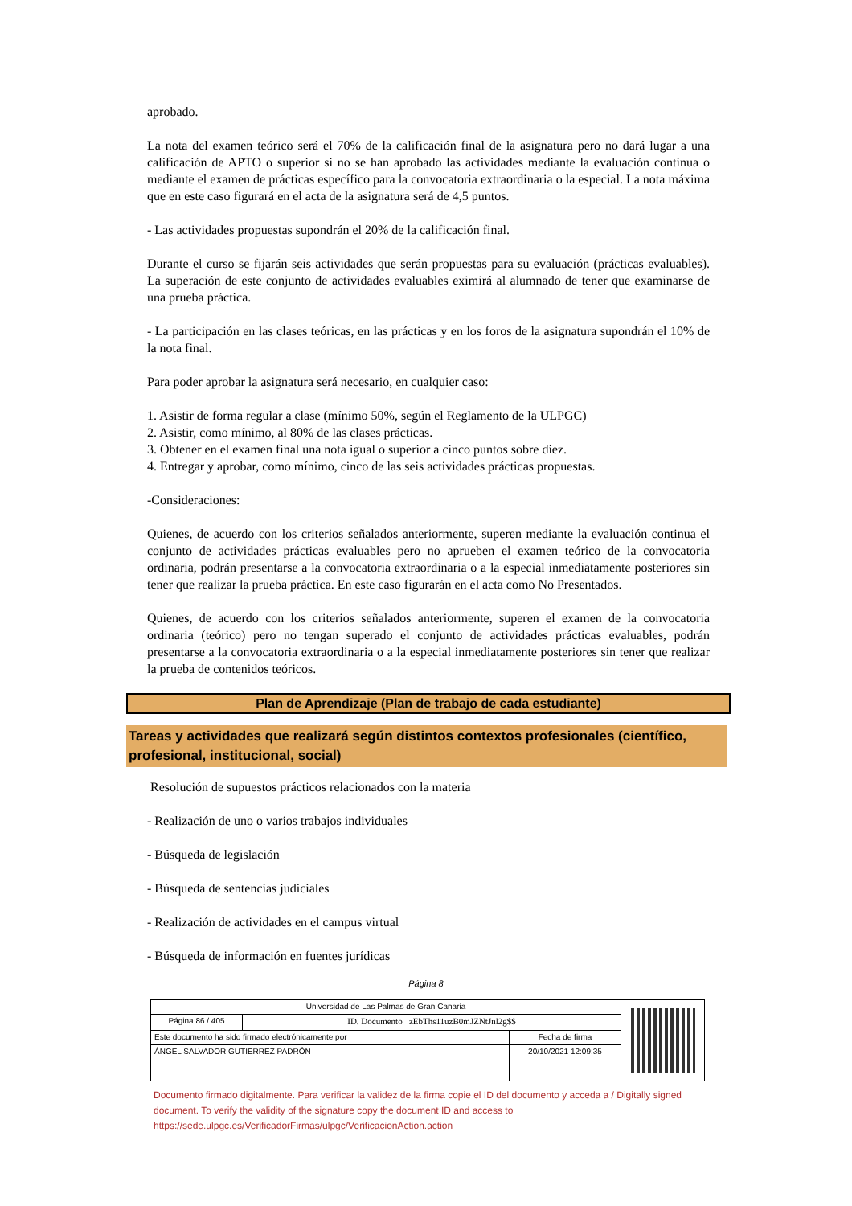aprobado.
La nota del examen teórico será el 70% de la calificación final de la asignatura pero no dará lugar a una calificación de APTO o superior si no se han aprobado las actividades mediante la evaluación continua o mediante el examen de prácticas específico para la convocatoria extraordinaria o la especial. La nota máxima que en este caso figurará en el acta de la asignatura será de 4,5 puntos.
- Las actividades propuestas supondrán el 20% de la calificación final.
Durante el curso se fijarán seis actividades que serán propuestas para su evaluación (prácticas evaluables). La superación de este conjunto de actividades evaluables eximirá al alumnado de tener que examinarse de una prueba práctica.
- La participación en las clases teóricas, en las prácticas y en los foros de la asignatura supondrán el 10% de la nota final.
Para poder aprobar la asignatura será necesario, en cualquier caso:
1. Asistir de forma regular a clase (mínimo 50%, según el Reglamento de la ULPGC)
2. Asistir, como mínimo, al 80% de las clases prácticas.
3. Obtener en el examen final una nota igual o superior a cinco puntos sobre diez.
4. Entregar y aprobar, como mínimo, cinco de las seis actividades prácticas propuestas.
-Consideraciones:
Quienes, de acuerdo con los criterios señalados anteriormente, superen mediante la evaluación continua el conjunto de actividades prácticas evaluables pero no aprueben el examen teórico de la convocatoria ordinaria, podrán presentarse a la convocatoria extraordinaria o a la especial inmediatamente posteriores sin tener que realizar la prueba práctica. En este caso figurarán en el acta como No Presentados.
Quienes, de acuerdo con los criterios señalados anteriormente, superen el examen de la convocatoria ordinaria (teórico) pero no tengan superado el conjunto de actividades prácticas evaluables, podrán presentarse a la convocatoria extraordinaria o a la especial inmediatamente posteriores sin tener que realizar la prueba de contenidos teóricos.
Plan de Aprendizaje (Plan de trabajo de cada estudiante)
Tareas y actividades que realizará según distintos contextos profesionales (científico, profesional, institucional, social)
Resolución de supuestos prácticos relacionados con la materia
- Realización de uno o varios trabajos individuales
- Búsqueda de legislación
- Búsqueda de sentencias judiciales
- Realización de actividades en el campus virtual
- Búsqueda de información en fuentes jurídicas
Página 8
| Universidad de Las Palmas de Gran Canaria | | | |
| Página 86 / 405 | ID. Documento zEbThs11uzB0mJZNtJnl2g$$ | | |
| Este documento ha sido firmado electrónicamente por | | Fecha de firma | |
| ÁNGEL SALVADOR GUTIERREZ PADRÓN | | 20/10/2021 12:09:35 | |
Documento firmado digitalmente. Para verificar la validez de la firma copie el ID del documento y acceda a / Digitally signed document. To verify the validity of the signature copy the document ID and access to https://sede.ulpgc.es/VerificadorFirmas/ulpgc/VerificacionAction.action